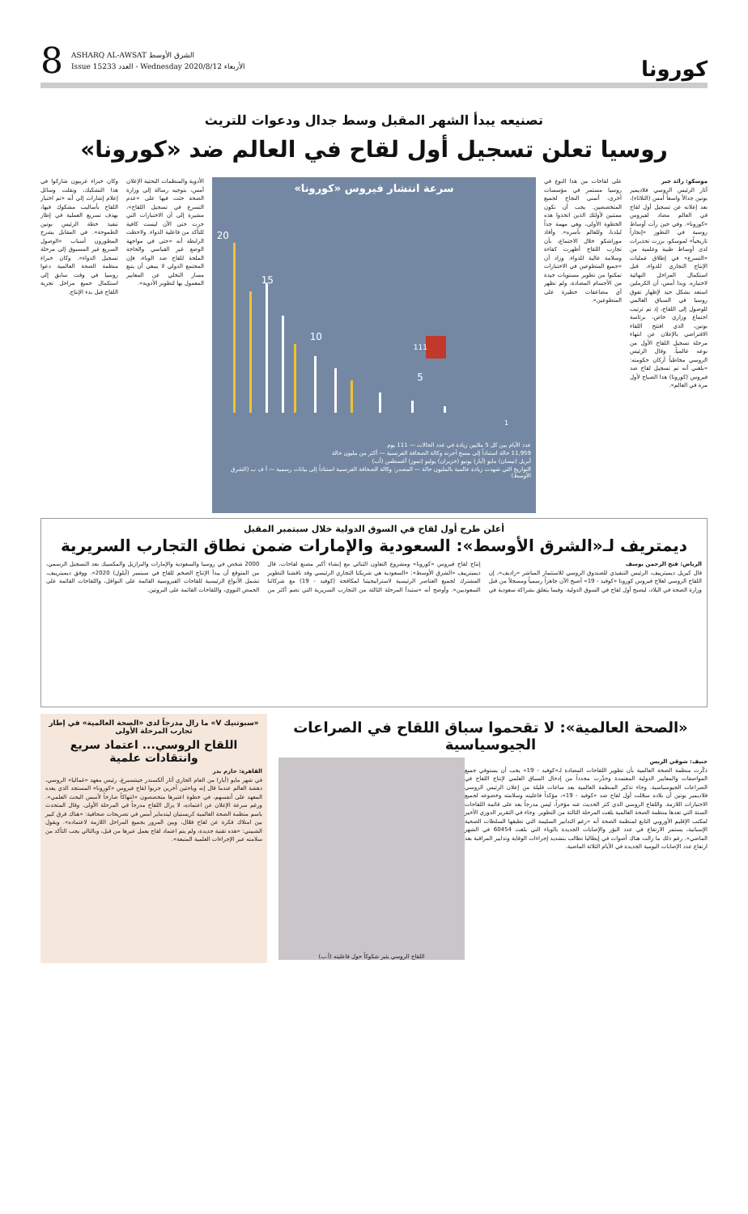كورونا
8
ASHARQ AL-AWSAT الشرق الأوسط
Issue 15233 العدد - Wednesday 2020/8/12 الأربعاء
تصنيعه يبدأ الشهر المقبل وسط جدال ودعوات للتريث
روسيا تعلن تسجيل أول لقاح في العالم ضد «كورونا»
موسكو: رائد جبر
أثار الرئيس الروسي فلاديمير بوتين جدالاً واسعاً أمس (الثلاثاء)، بعد إعلانه عن تسجيل أول لقاح في العالم مضاد لفيروس «كورونا». وفي حين رأت أوساط روسية في التطور «إنجازاً تاريخياً» لموسكو، برزت تحذيرات لدى أوساط طبية وعلمية من «التسرع» في إطلاق عمليات الإنتاج التجاري للدواء، قبل استكمال المراحل النهائية لاختباره. وبدا أمس، أن الكرملين استعد بشكل جيد لإظهار تفوق روسيا في السباق العالمي للوصول إلى اللقاح، إذ تم ترتيب اجتماع وزاري خاص، برئاسة بوتين، الذي افتتح اللقاء الافتراضي بالإعلان عن انتهاء مرحلة تسجيل اللقاح الأول من نوعه عالمياً. وقال الرئيس الروسي مخاطباً أركان حكومته: «بلغني أنه تم تسجيل لقاح ضد فيروس (كورونا) هذا الصباح لأول مرة في العالم».
على لقاحات من هذا النوع في روسيا مستمر في مؤسسات أخرى، أتمنى النجاح لجميع المتخصصين. يجب أن نكون ممتنين لأولئك الذين اتخذوا هذه الخطوة الأولى، وهي مهمة جداً لبلدنا، وللعالم بأسره». وأفاد موراشكو خلال الاجتماع، بأن تجارب اللقاح أظهرت كفاءة وسلامة عالية للدواء. وزاد أن «جميع المتطوعين في الاختبارات تمكنوا من تطوير مستويات جيدة من الأجسام المضادة، ولم تظهر أي مضاعفات خطيرة على المتطوعين».
سرعة انتشار فيروس «كورونا»
20
15
10
5
1
111
عدد الأيام بين كل 5 ملايين زيادة في عدد الحالات — 111 يوم
11,959 حالة استناداً إلى مسح أجرته وكالة الصحافة الفرنسية — أكثر من مليون حالة
أبريل (نيسان) مايو (أيار) يونيو (حزيران) يوليو (تموز) أغسطس (آب)
التواريخ التي شهدت زيادة عالمية بالمليون حالة — المصدر: وكالة الصحافة الفرنسية استناداً إلى بيانات رسمية — أ ف ب (الشرق الأوسط)
الأدوية والمنظمات البحثية الإعلان أمس، بتوجيه رسالة إلى وزارة الصحة حثت فيها على «عدم التسرع في تسجيل اللقاح»، مشيرة إلى أن الاختبارات التي جرت حتى الآن ليست كافية للتأكد من فاعلية الدواء. ولاحظت الرابطة أنه «حتى في مواجهة الوضع غير القياسي والحاجة الملحة للقاح ضد الوباء، فإن المجتمع الدولي لا ينبغي أن يتبع مسار التخلي عن المعايير المعمول بها لتطوير الأدوية».
وكان خبراء غربيون شاركوا في هذا التشكيك، ونقلت وسائل إعلام إشارات إلى أنه «تم اختبار اللقاح بأساليب مشكوك فيها، بهدف تسريع العملية في إطار تنفيذ خطة الرئيس بوتين الطموحة». في المقابل يشرح المطورون أسباب «الوصول السريع غير المسبوق إلى مرحلة تسجيل الدواء». وكان خبراء منظمة الصحة العالمية دعوا روسيا في وقت سابق إلى استكمال جميع مراحل تجربة اللقاح قبل بدء الإنتاج.
أعلن طرح أول لقاح في السوق الدولية خلال سبتمبر المقبل
ديمتريف لـ«الشرق الأوسط»: السعودية والإمارات ضمن نطاق التجارب السريرية
الرياض: فتح الرحمن يوسف
قال كيريل ديميترييف، الرئيس التنفيذي للصندوق الروسي للاستثمار المباشر «راديف»، إن اللقاح الروسي لعلاج فيروس كورونا «كوفيد - 19» أصبح الآن جاهزاً رسمياً ومسجلاً من قبل وزارة الصحة في البلاد، ليصبح أول لقاح في السوق الدولية. وفيما يتعلق بشراكة سعودية في إنتاج لقاح فيروس «كورونا» ومشروع التعاون الثنائي مع إنشاء أكبر مصنع لقاحات، قال ديميترييف «الشرق الأوسط»: «السعودية هي شريكنا التجاري الرئيسي وقد ناقشنا التطوير المشترك لجميع العناصر الرئيسية لاستراتيجيتنا لمكافحة (كوفيد - 19) مع شركائنا السعوديين». وأوضح أنه «ستبدأ المرحلة الثالثة من التجارب السريرية التي تضم أكثر من 2000 شخص في روسيا والسعودية والإمارات والبرازيل والمكسيك بعد التسجيل الرسمي، من المتوقع أن يبدأ الإنتاج الضخم للقاح في سبتمبر (أيلول) 2020». ووفق ديميترييف، تشمل الأنواع الرئيسية للقاحات الفيروسية القائمة على النواقل، واللقاحات القائمة على الحمض النووي، واللقاحات القائمة على البروتين.
«الصحة العالمية»: لا تقحموا سباق اللقاح في الصراعات الجيوسياسية
اللقاح الروسي يثير شكوكاً حول فاعليته (أ.ب)
جنيف: شوقي الريس
ذكّرت منظمة الصحة العالمية بأن تطوير اللقاحات المضادة لـ«كوفيد - 19» يجب أن يستوفي جميع المواصفات والمعايير الدولية المعتمدة وحذّرت مجدداً من إدخال السباق العلمي لإنتاج اللقاح في الصراعات الجيوسياسية. وجاء تذكير المنظمة العالمية بعد ساعات قليلة من إعلان الرئيس الروسي فلاديمير بوتين أن بلاده سجّلت أول لقاح ضد «كوفيد - 19»، مؤكداً فاعليته وسلامته وخضوعه لجميع الاختبارات اللازمة. واللقاح الروسي الذي كثر الحديث عنه مؤخراً، ليس مدرجاً بعد على قائمة اللقاحات الستة التي تعدها منظمة الصحة العالمية بلغت المرحلة الثالثة من التطوير. وجاء في التقرير الدوري الأخير لمكتب الإقليم الأوروبي التابع لمنظمة الصحة أنه «رغم التدابير السليمة التي تطبقها السلطات الصحية الإسبانية، يستمر الارتفاع في عدد البؤر والإصابات الجديدة بالوباء التي بلغت 60454 في الشهر الماضي». رغم ذلك ما زالت هناك أصوات في إيطاليا تطالب بتشديد إجراءات الوقاية وتدابير المراقبة بعد ارتفاع عدد الإصابات اليومية الجديدة في الأيام الثلاثة الماضية.
«سبوتنيك V» ما زال مدرجاً لدى «الصحة العالمية» في إطار تجارب المرحلة الأولى
اللقاح الروسي... اعتماد سريع وانتقادات علمية
القاهرة: حازم بدر
في شهر مايو (أيار) من العام الجاري أثار ألكسندر جينتسبرغ، رئيس معهد «غماليا» الروسي، دهشة العالم عندما قال إنه وباحثين آخرين جربوا لقاح فيروس «كورونا» المستجد الذي يعده المعهد على أنفسهم، في خطوة اعتبرها متخصصون «انتهاكاً صارخاً لأسس البحث العلمي». ورغم سرعة الإعلان عن اعتماده، لا يزال اللقاح مدرجاً في المرحلة الأولى. وقال المتحدث باسم منظمة الصحة العالمية كريستيان ليندماير أمس في تصريحات صحافية: «هناك فرق كبير بين امتلاك فكرة عن لقاح فعّال، وبين المرور بجميع المراحل اللازمة لاعتماده». ويقول الشبيني: «هذه تقنية جديدة، ولم يتم اعتماد لقاح يعمل عبرها من قبل، وبالتالي يجب التأكد من سلامته عبر الإجراءات العلمية المتبعة».